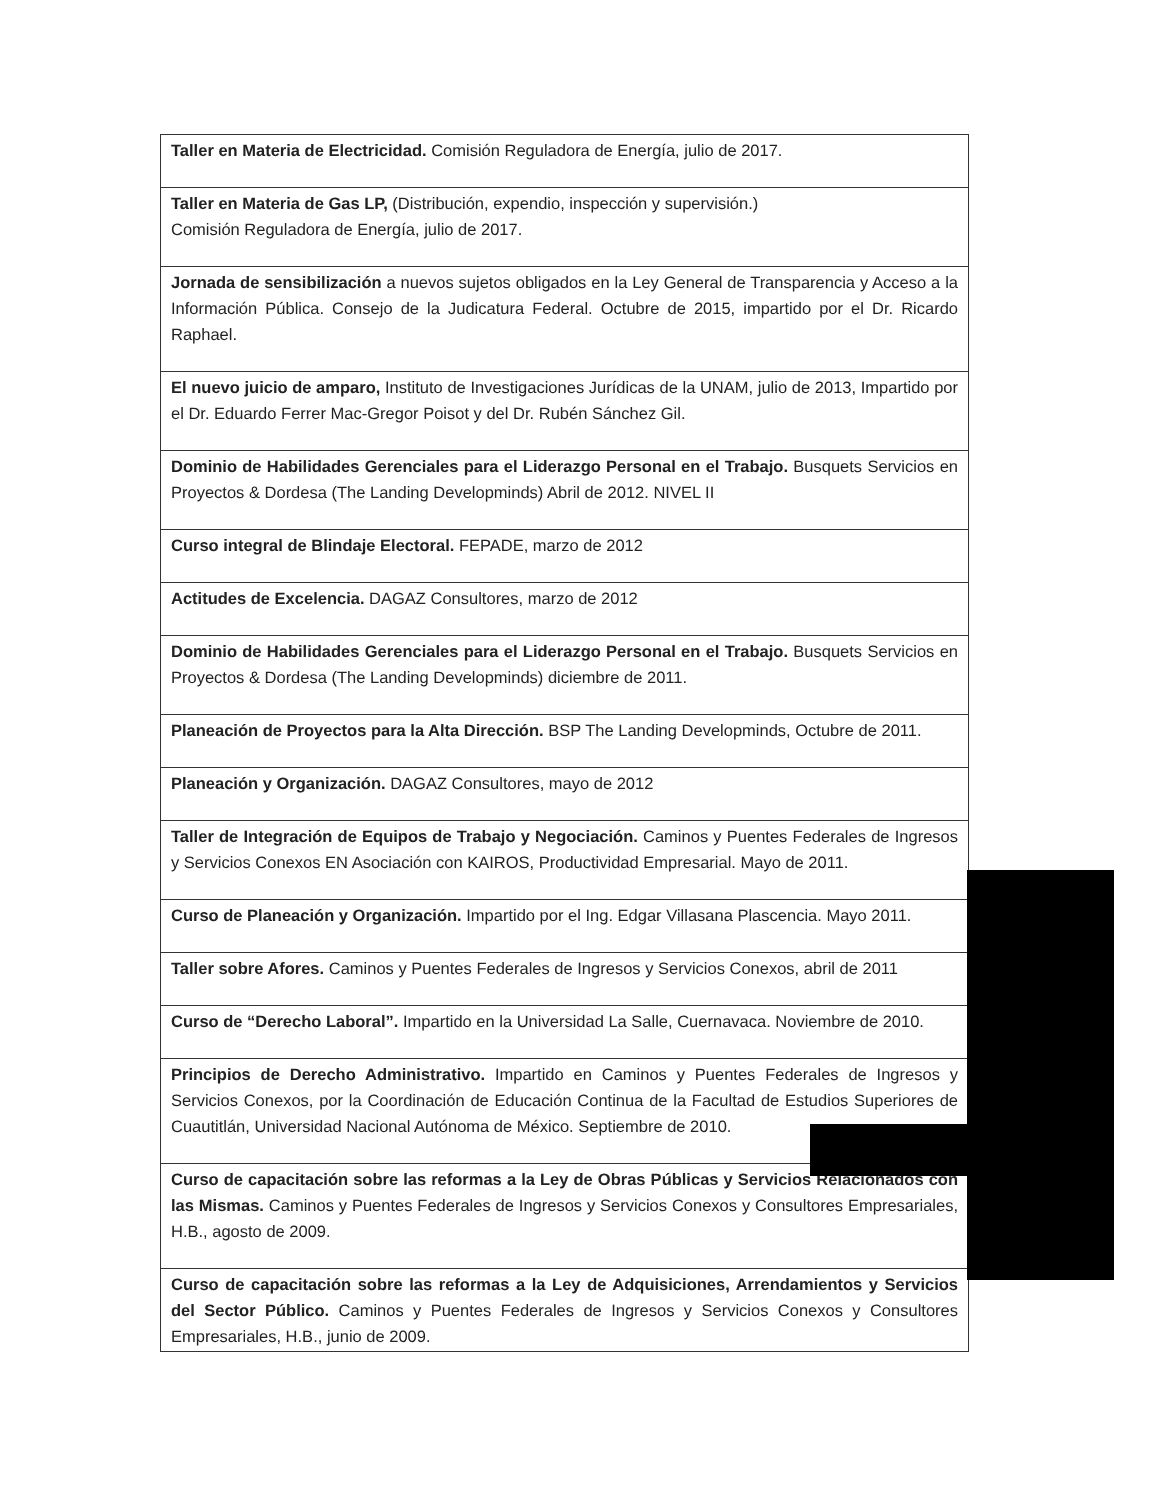| Taller en Materia de Electricidad. Comisión Reguladora de Energía, julio de 2017. |
| Taller en Materia de Gas LP, (Distribución, expendio, inspección y supervisión.) Comisión Reguladora de Energía, julio de 2017. |
| Jornada de sensibilización a nuevos sujetos obligados en la Ley General de Transparencia y Acceso a la Información Pública. Consejo de la Judicatura Federal. Octubre de 2015, impartido por el Dr. Ricardo Raphael. |
| El nuevo juicio de amparo, Instituto de Investigaciones Jurídicas de la UNAM, julio de 2013, Impartido por el Dr. Eduardo Ferrer Mac-Gregor Poisot y del Dr. Rubén Sánchez Gil. |
| Dominio de Habilidades Gerenciales para el Liderazgo Personal en el Trabajo. Busquets Servicios en Proyectos & Dordesa (The Landing Developminds) Abril de 2012. NIVEL II |
| Curso integral de Blindaje Electoral. FEPADE, marzo de 2012 |
| Actitudes de Excelencia. DAGAZ Consultores, marzo de 2012 |
| Dominio de Habilidades Gerenciales para el Liderazgo Personal en el Trabajo. Busquets Servicios en Proyectos & Dordesa (The Landing Developminds) diciembre de 2011. |
| Planeación de Proyectos para la Alta Dirección. BSP The Landing Developminds, Octubre de 2011. |
| Planeación y Organización. DAGAZ Consultores, mayo de 2012 |
| Taller de Integración de Equipos de Trabajo y Negociación. Caminos y Puentes Federales de Ingresos y Servicios Conexos EN Asociación con KAIROS, Productividad Empresarial. Mayo de 2011. |
| Curso de Planeación y Organización. Impartido por el Ing. Edgar Villasana Plascencia. Mayo 2011. |
| Taller sobre Afores. Caminos y Puentes Federales de Ingresos y Servicios Conexos, abril de 2011 |
| Curso de “Derecho Laboral”. Impartido en la Universidad La Salle, Cuernavaca. Noviembre de 2010. |
| Principios de Derecho Administrativo. Impartido en Caminos y Puentes Federales de Ingresos y Servicios Conexos, por la Coordinación de Educación Continua de la Facultad de Estudios Superiores de Cuautitlán, Universidad Nacional Autónoma de México. Septiembre de 2010. |
| Curso de capacitación sobre las reformas a la Ley de Obras Públicas y Servicios Relacionados con las Mismas. Caminos y Puentes Federales de Ingresos y Servicios Conexos y Consultores Empresariales, H.B., agosto de 2009. |
| Curso de capacitación sobre las reformas a la Ley de Adquisiciones, Arrendamientos y Servicios del Sector Público. Caminos y Puentes Federales de Ingresos y Servicios Conexos y Consultores Empresariales, H.B., junio de 2009. |